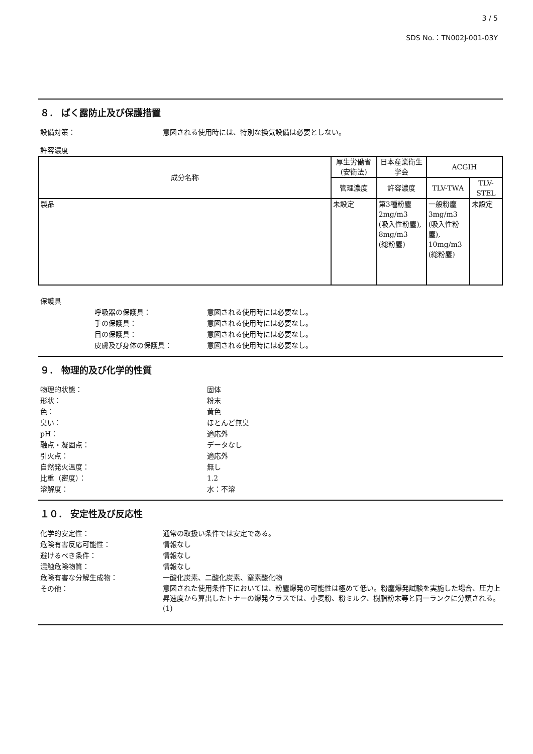3 / 5
SDS No.：TN002J-001-03Y
８． ばく露防止及び保護措置
設備対策： 意図される使用時には、特別な換気設備は必要としない。
許容濃度
| 成分名称 | 厚生労働省(安衛法) | 日本産業衛生学会 | ACGIH | |
| --- | --- | --- | --- | --- |
| | 管理濃度 | 許容濃度 | TLV-TWA | TLV-STEL |
| 製品 | 未設定 | 第3種粉塵 2mg/m3 (吸入性粉塵), 8mg/m3 (総粉塵) | 一般粉塵 3mg/m3 (吸入性粉塵), 10mg/m3 (総粉塵) | 未設定 |
保護具
呼吸器の保護具： 意図される使用時には必要なし。
手の保護具： 意図される使用時には必要なし。
目の保護具： 意図される使用時には必要なし。
皮膚及び身体の保護具： 意図される使用時には必要なし。
９． 物理的及び化学的性質
物理的状態： 固体
形状： 粉末
色： 黄色
臭い： ほとんど無臭
pH： 適応外
融点・凝固点： データなし
引火点： 適応外
自然発火温度： 無し
比重（密度）： 1.2
溶解度： 水：不溶
１０． 安定性及び反応性
化学的安定性： 通常の取扱い条件では安定である。
危険有害反応可能性： 情報なし
避けるべき条件： 情報なし
混触危険物質： 情報なし
危険有害な分解生成物： 一酸化炭素、二酸化炭素、窒素酸化物
その他： 意図された使用条件下においては、粉塵爆発の可能性は極めて低い。粉塵爆発試験を実施した場合、圧力上昇速度から算出したトナーの爆発クラスでは、小麦粉、粉ミルク、樹脂粉末等と同一ランクに分類される。(1)